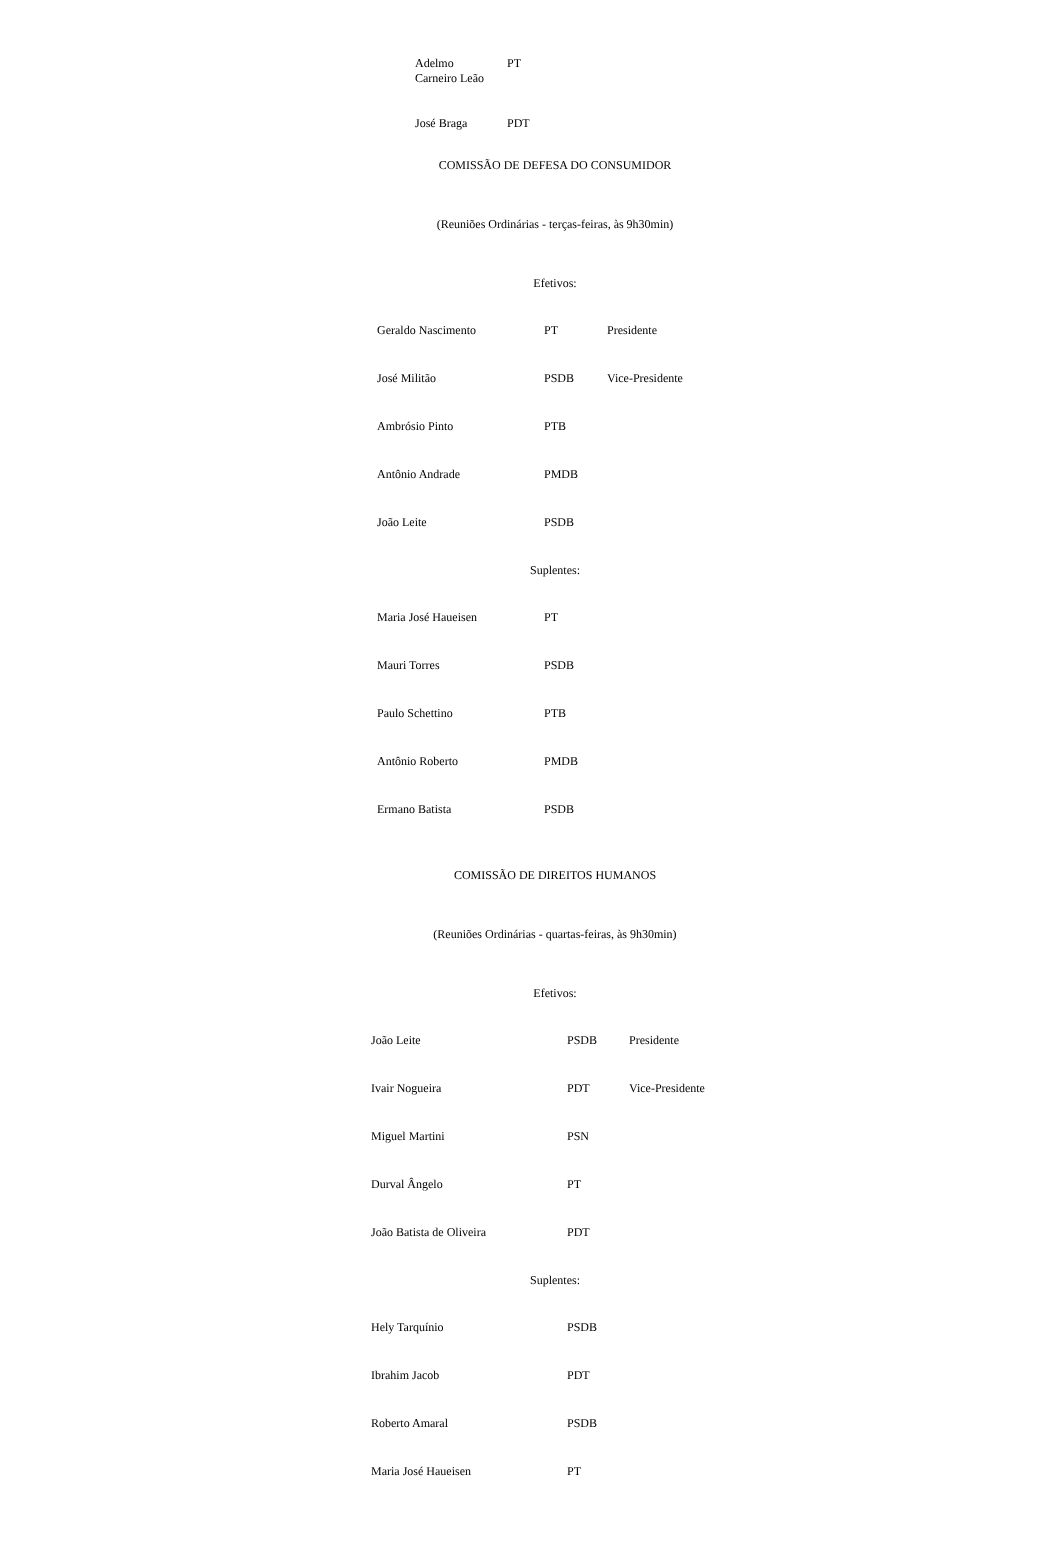| Adelmo Carneiro Leão | PT |
| José Braga | PDT |
COMISSÃO DE DEFESA DO CONSUMIDOR
(Reuniões Ordinárias - terças-feiras, às 9h30min)
Efetivos:
| Geraldo Nascimento | PT | Presidente |
| José Militão | PSDB | Vice-Presidente |
| Ambrósio Pinto | PTB | |
| Antônio Andrade | PMDB | |
| João Leite | PSDB | |
Suplentes:
| Maria José Haueisen | PT |
| Mauri Torres | PSDB |
| Paulo Schettino | PTB |
| Antônio Roberto | PMDB |
| Ermano Batista | PSDB |
COMISSÃO DE DIREITOS HUMANOS
(Reuniões Ordinárias - quartas-feiras, às 9h30min)
Efetivos:
| João Leite | PSDB | Presidente |
| Ivair Nogueira | PDT | Vice-Presidente |
| Miguel Martini | PSN | |
| Durval Ângelo | PT | |
| João Batista de Oliveira | PDT | |
Suplentes:
| Hely Tarquínio | PSDB |
| Ibrahim Jacob | PDT |
| Roberto Amaral | PSDB |
| Maria José Haueisen | PT |